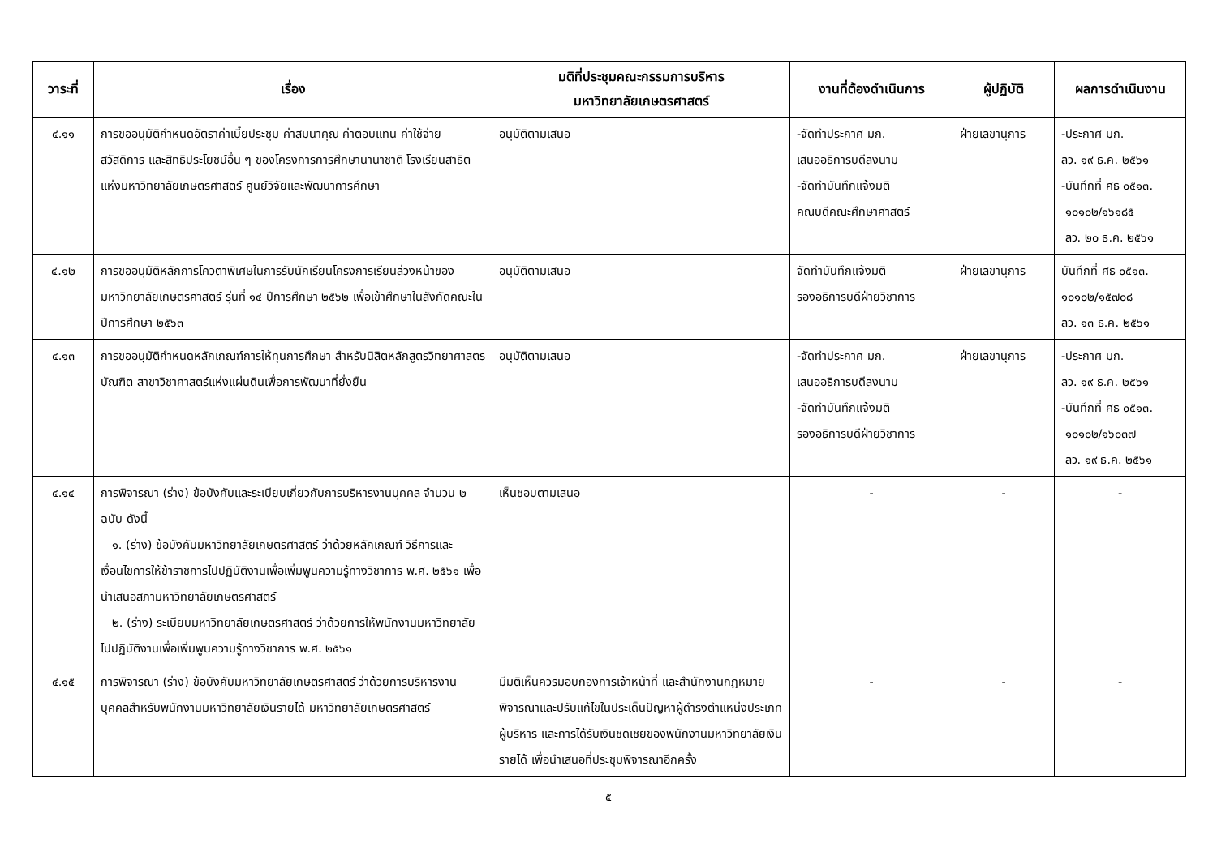| วาระที่ | เรื่อง | มติที่ประชุมคณะกรรมการบริหาร มหาวิทยาลัยเกษตรศาสตร์ | งานที่ต้องดำเนินการ | ผู้ปฏิบัติ | ผลการดำเนินงาน |
| --- | --- | --- | --- | --- | --- |
| ๔.๑๑ | การขออนุมัติกำหนดอัตราค่าเบี้ยประชุม ค่าสมนาคุณ ค่าตอบแทน ค่าใช้จ่าย สวัสดิการ และสิทธิประโยชน์อื่น ๆ ของโครงการการศึกษานานาชาติ โรงเรียนสาธิตแห่งมหาวิทยาลัยเกษตรศาสตร์ ศูนย์วิจัยและพัฒนาการศึกษา | อนุมัติตามเสนอ | -จัดทำประกาศ มก. เสนออธิการบดีลงนาม -จัดทำบันทึกแจ้งมติ คณบดีคณะศึกษาศาสตร์ | ฝ่ายเลขานุการ | -ประกาศ มก. ลว. ๑๙ ธ.ค. ๒๕๖๑ -บันทึกที่ ศธ ๐๕๑๓. ๑๐๑๐๒/๑๖๑๘๕ ลว. ๒๐ ธ.ค. ๒๕๖๑ |
| ๔.๑๒ | การขออนุมัติหลักการโควตาพิเศษในการรับนักเรียนโครงการเรียนล่วงหน้าของมหาวิทยาลัยเกษตรศาสตร์ รุ่นที่ ๑๔ ปีการศึกษา ๒๕๖๒ เพื่อเข้าศึกษาในสังกัดคณะในปีการศึกษา ๒๕๖๓ | อนุมัติตามเสนอ | จัดทำบันทึกแจ้งมติ รองอธิการบดีฝ่ายวิชาการ | ฝ่ายเลขานุการ | บันทึกที่ ศธ ๐๕๑๓. ๑๐๑๐๒/๑๕๗๐๘ ลว. ๑๓ ธ.ค. ๒๕๖๑ |
| ๔.๑๓ | การขออนุมัติกำหนดหลักเกณฑ์การให้ทุนการศึกษา สำหรับนิสิตหลักสูตรวิทยาศาสตรบัณฑิต สาขาวิชาศาสตร์แห่งแผ่นดินเพื่อการพัฒนาที่ยั่งยืน | อนุมัติตามเสนอ | -จัดทำประกาศ มก. เสนออธิการบดีลงนาม -จัดทำบันทึกแจ้งมติ รองอธิการบดีฝ่ายวิชาการ | ฝ่ายเลขานุการ | -ประกาศ มก. ลว. ๑๙ ธ.ค. ๒๕๖๑ -บันทึกที่ ศธ ๐๕๑๓. ๑๐๑๐๒/๑๖๐๓๗ ลว. ๑๙ ธ.ค. ๒๕๖๑ |
| ๔.๑๔ | การพิจารณา (ร่าง) ข้อบังคับและระเบียบเกี่ยวกับการบริหารงานบุคคล จำนวน ๒ ฉบับ ดังนี้ ๑. (ร่าง) ข้อบังคับมหาวิทยาลัยเกษตรศาสตร์ ว่าด้วยหลักเกณฑ์ วิธีการและเงื่อนไขการให้ข้าราชการไปปฏิบัติงานเพื่อเพิ่มพูนความรู้ทางวิชาการ พ.ศ. ๒๕๖๑ เพื่อนำเสนอสภามหาวิทยาลัยเกษตรศาสตร์ ๒. (ร่าง) ระเบียบมหาวิทยาลัยเกษตรศาสตร์ ว่าด้วยการให้พนักงานมหาวิทยาลัยไปปฏิบัติงานเพื่อเพิ่มพูนความรู้ทางวิชาการ พ.ศ. ๒๕๖๑ | เห็นชอบตามเสนอ | - | - | - |
| ๔.๑๕ | การพิจารณา (ร่าง) ข้อบังคับมหาวิทยาลัยเกษตรศาสตร์ ว่าด้วยการบริหารงานบุคคลสำหรับพนักงานมหาวิทยาลัยเงินรายได้ มหาวิทยาลัยเกษตรศาสตร์ | มีมติเห็นควรมอบกองการเจ้าหน้าที่ และสำนักงานกฎหมายพิจารณาและปรับแก้ไขในประเด็นปัญหาผู้ดำรงตำแหน่งประเภทผู้บริหาร และการได้รับเงินชดเชยของพนักงานมหาวิทยาลัยเงินรายได้ เพื่อนำเสนอที่ประชุมพิจารณาอีกครั้ง | - | - | - |
๕